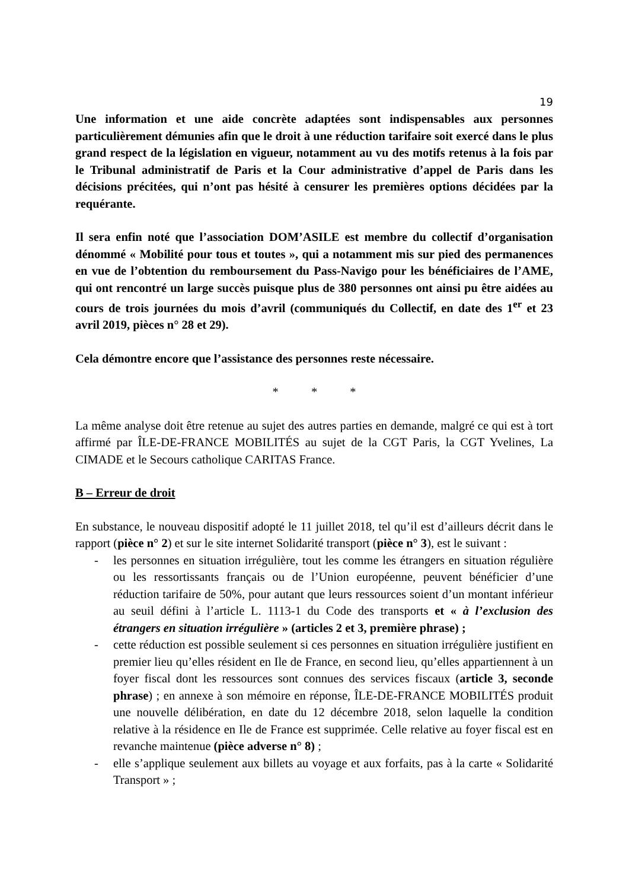19
Une information et une aide concrète adaptées sont indispensables aux personnes particulièrement démunies afin que le droit à une réduction tarifaire soit exercé dans le plus grand respect de la législation en vigueur, notamment au vu des motifs retenus à la fois par le Tribunal administratif de Paris et la Cour administrative d’appel de Paris dans les décisions précitées, qui n’ont pas hésité à censurer les premières options décidées par la requérante.
Il sera enfin noté que l’association DOM’ASILE est membre du collectif d’organisation dénommé « Mobilité pour tous et toutes », qui a notamment mis sur pied des permanences en vue de l’obtention du remboursement du Pass-Navigo pour les bénéficiaires de l’AME, qui ont rencontré un large succès puisque plus de 380 personnes ont ainsi pu être aidées au cours de trois journées du mois d’avril (communiqués du Collectif, en date des 1<sup>er</sup> et 23 avril 2019, pièces n° 28 et 29).
Cela démontre encore que l’assistance des personnes reste nécessaire.
* * *
La même analyse doit être retenue au sujet des autres parties en demande, malgré ce qui est à tort affirmé par ÎLE-DE-FRANCE MOBILITÉS au sujet de la CGT Paris, la CGT Yvelines, La CIMADE et le Secours catholique CARITAS France.
B – Erreur de droit
En substance, le nouveau dispositif adopté le 11 juillet 2018, tel qu’il est d’ailleurs décrit dans le rapport (pièce n° 2) et sur le site internet Solidarité transport (pièce n° 3), est le suivant :
- les personnes en situation irrégulière, tout les comme les étrangers en situation régulière ou les ressortissants français ou de l’Union européenne, peuvent bénéficier d’une réduction tarifaire de 50%, pour autant que leurs ressources soient d’un montant inférieur au seuil défini à l’article L. 1113-1 du Code des transports et « à l’exclusion des étrangers en situation irrégulière » (articles 2 et 3, première phrase) ;
- cette réduction est possible seulement si ces personnes en situation irrégulière justifient en premier lieu qu’elles résident en Ile de France, en second lieu, qu’elles appartiennent à un foyer fiscal dont les ressources sont connues des services fiscaux (article 3, seconde phrase) ; en annexe à son mémoire en réponse, ÎLE-DE-FRANCE MOBILITÉS produit une nouvelle délibération, en date du 12 décembre 2018, selon laquelle la condition relative à la résidence en Ile de France est supprimée. Celle relative au foyer fiscal est en revanche maintenue (pièce adverse n° 8) ;
- elle s’applique seulement aux billets au voyage et aux forfaits, pas à la carte « Solidarité Transport » ;